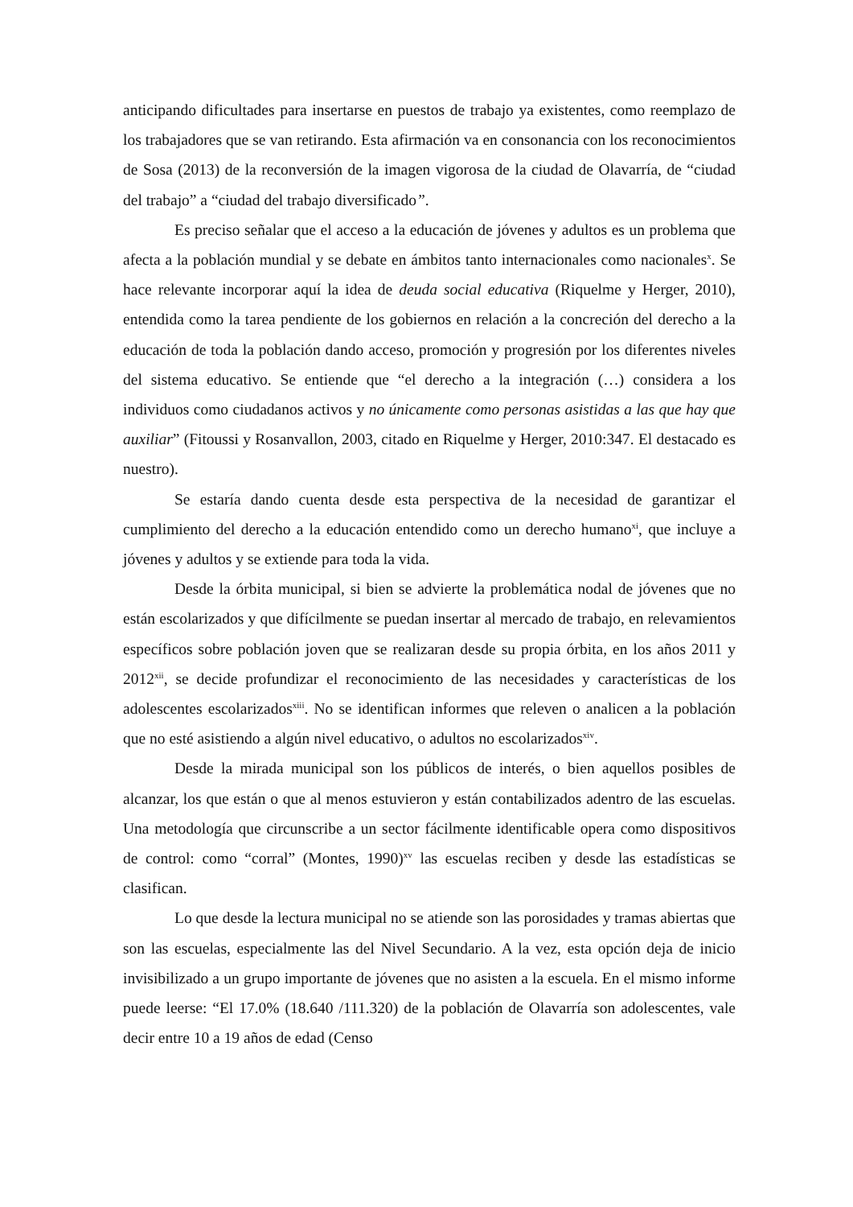anticipando dificultades para insertarse en puestos de trabajo ya existentes, como reemplazo de los trabajadores que se van retirando. Esta afirmación va en consonancia con los reconocimientos de Sosa (2013) de la reconversión de la imagen vigorosa de la ciudad de Olavarría, de “ciudad del trabajo” a “ciudad del trabajo diversificado”.
Es preciso señalar que el acceso a la educación de jóvenes y adultos es un problema que afecta a la población mundial y se debate en ámbitos tanto internacionales como nacionales<sup>x</sup>. Se hace relevante incorporar aquí la idea de deuda social educativa (Riquelme y Herger, 2010), entendida como la tarea pendiente de los gobiernos en relación a la concreción del derecho a la educación de toda la población dando acceso, promoción y progresión por los diferentes niveles del sistema educativo. Se entiende que “el derecho a la integración (…) considera a los individuos como ciudadanos activos y no únicamente como personas asistidas a las que hay que auxiliar” (Fitoussi y Rosanvallon, 2003, citado en Riquelme y Herger, 2010:347. El destacado es nuestro).
Se estaría dando cuenta desde esta perspectiva de la necesidad de garantizar el cumplimiento del derecho a la educación entendido como un derecho humano<sup>xi</sup>, que incluye a jóvenes y adultos y se extiende para toda la vida.
Desde la órbita municipal, si bien se advierte la problemática nodal de jóvenes que no están escolarizados y que difícilmente se puedan insertar al mercado de trabajo, en relevamientos específicos sobre población joven que se realizaran desde su propia órbita, en los años 2011 y 2012<sup>xii</sup>, se decide profundizar el reconocimiento de las necesidades y características de los adolescentes escolarizados<sup>xiii</sup>. No se identifican informes que releven o analicen a la población que no esté asistiendo a algún nivel educativo, o adultos no escolarizados<sup>xiv</sup>.
Desde la mirada municipal son los públicos de interés, o bien aquellos posibles de alcanzar, los que están o que al menos estuvieron y están contabilizados adentro de las escuelas. Una metodología que circunscribe a un sector fácilmente identificable opera como dispositivos de control: como “corral” (Montes, 1990)<sup>xv</sup> las escuelas reciben y desde las estadísticas se clasifican.
Lo que desde la lectura municipal no se atiende son las porosidades y tramas abiertas que son las escuelas, especialmente las del Nivel Secundario. A la vez, esta opción deja de inicio invisibilizado a un grupo importante de jóvenes que no asisten a la escuela. En el mismo informe puede leerse: “El 17.0% (18.640 /111.320) de la población de Olavarría son adolescentes, vale decir entre 10 a 19 años de edad (Censo